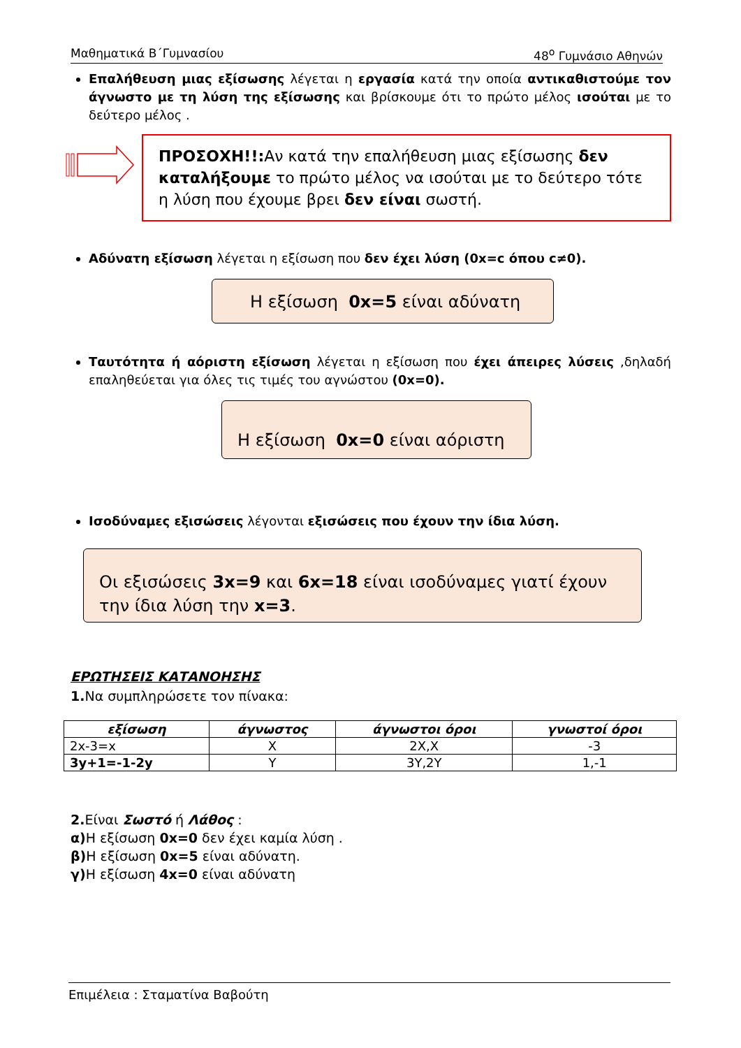Μαθηματικά Β΄Γυμνασίου 48<sup>ο</sup> Γυμνάσιο Αθηνών
Επαλήθευση μιας εξίσωσης λέγεται η εργασία κατά την οποία αντικαθιστούμε τον άγνωστο με τη λύση της εξίσωσης και βρίσκουμε ότι το πρώτο μέλος ισούται με το δεύτερο μέλος .
ΠΡΟΣΟΧΗ!!: Αν κατά την επαλήθευση μιας εξίσωσης δεν καταλήξουμε το πρώτο μέλος να ισούται με το δεύτερο τότε η λύση που έχουμε βρει δεν είναι σωστή.
Αδύνατη εξίσωση λέγεται η εξίσωση που δεν έχει λύση (0x=c όπου c≠0).
Η εξίσωση 0x=5 είναι αδύνατη
Ταυτότητα ή αόριστη εξίσωση λέγεται η εξίσωση που έχει άπειρες λύσεις ,δηλαδή επαληθεύεται για όλες τις τιμές του αγνώστου (0x=0).
Η εξίσωση 0x=0 είναι αόριστη
Ισοδύναμες εξισώσεις λέγονται εξισώσεις που έχουν την ίδια λύση.
Οι εξισώσεις 3x=9 και 6x=18 είναι ισοδύναμες γιατί έχουν την ίδια λύση την x=3.
ΕΡΩΤΗΣΕΙΣ ΚΑΤΑΝΟΗΣΗΣ
1. Να συμπληρώσετε τον πίνακα:
| εξίσωση | άγνωστος | άγνωστοι όροι | γνωστοί όροι |
| --- | --- | --- | --- |
| 2x-3=x | X | 2X,X | -3 |
| 3y+1=-1-2y | Y | 3Y,2Y | 1,-1 |
2. Είναι Σωστό ή Λάθος :
α) Η εξίσωση 0x=0 δεν έχει καμία λύση .
β) Η εξίσωση 0x=5 είναι αδύνατη.
γ) Η εξίσωση 4x=0 είναι αδύνατη
Επιμέλεια : Σταματίνα Βαβούτη